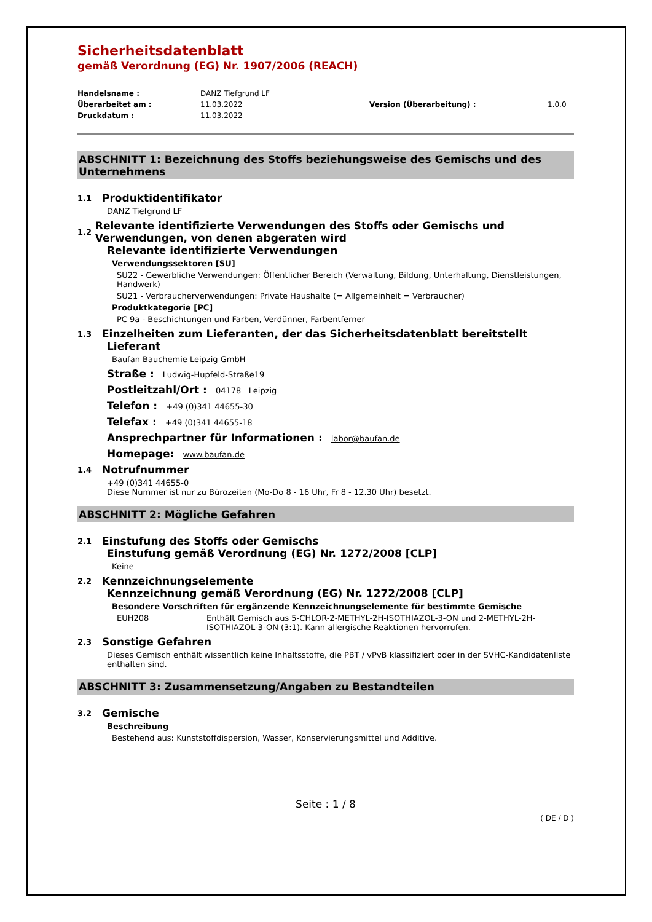Sicherheitsdatenblatt
gemäß Verordnung (EG) Nr. 1907/2006 (REACH)
Handelsname : DANZ Tiefgrund LF Überarbeitet am : 11.03.2022 Version (Überarbeitung) : 1.0.0 Druckdatum : 11.03.2022
ABSCHNITT 1: Bezeichnung des Stoffs beziehungsweise des Gemischs und des Unternehmens
1.1 Produktidentifikator
DANZ Tiefgrund LF
1.2 Relevante identifizierte Verwendungen des Stoffs oder Gemischs und Verwendungen, von denen abgeraten wird
Relevante identifizierte Verwendungen
Verwendungssektoren [SU]
SU22 - Gewerbliche Verwendungen: Öffentlicher Bereich (Verwaltung, Bildung, Unterhaltung, Dienstleistungen, Handwerk)
SU21 - Verbraucherverwendungen: Private Haushalte (= Allgemeinheit = Verbraucher)
Produktkategorie [PC]
PC 9a - Beschichtungen und Farben, Verdünner, Farbentferner
1.3 Einzelheiten zum Lieferanten, der das Sicherheitsdatenblatt bereitstellt
Lieferant
Baufan Bauchemie Leipzig GmbH
Straße : Ludwig-Hupfeld-Straße19
Postleitzahl/Ort : 04178 Leipzig
Telefon : +49 (0)341 44655-30
Telefax : +49 (0)341 44655-18
Ansprechpartner für Informationen : labor@baufan.de
Homepage: www.baufan.de
1.4 Notrufnummer
+49 (0)341 44655-0
Diese Nummer ist nur zu Bürozeiten (Mo-Do 8 - 16 Uhr, Fr 8 - 12.30 Uhr) besetzt.
ABSCHNITT 2: Mögliche Gefahren
2.1 Einstufung des Stoffs oder Gemischs
Einstufung gemäß Verordnung (EG) Nr. 1272/2008 [CLP]
Keine
2.2 Kennzeichnungselemente
Kennzeichnung gemäß Verordnung (EG) Nr. 1272/2008 [CLP]
Besondere Vorschriften für ergänzende Kennzeichnungselemente für bestimmte Gemische
EUH208 Enthält Gemisch aus 5-CHLOR-2-METHYL-2H-ISOTHIAZOL-3-ON und 2-METHYL-2H-ISOTHIAZOL-3-ON (3:1). Kann allergische Reaktionen hervorrufen.
2.3 Sonstige Gefahren
Dieses Gemisch enthält wissentlich keine Inhaltsstoffe, die PBT / vPvB klassifiziert oder in der SVHC-Kandidatenliste enthalten sind.
ABSCHNITT 3: Zusammensetzung/Angaben zu Bestandteilen
3.2 Gemische
Beschreibung
Bestehend aus: Kunststoffdispersion, Wasser, Konservierungsmittel und Additive.
Seite : 1 / 8
( DE / D )